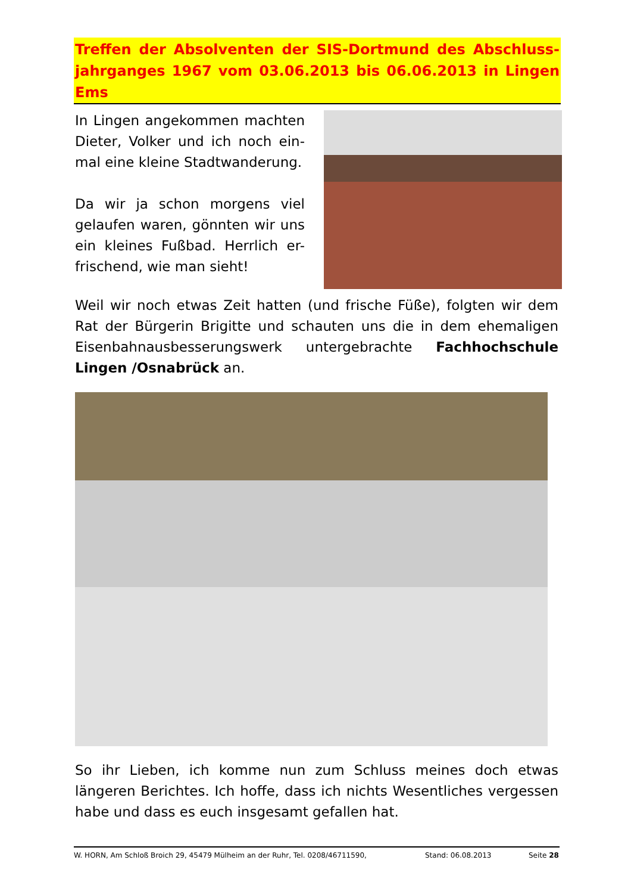Treffen der Absolventen der SIS-Dortmund des Abschluss-jahrganges 1967 vom 03.06.2013 bis 06.06.2013 in Lingen Ems
In Lingen angekommen machten Dieter, Volker und ich noch ein-mal eine kleine Stadtwanderung.
Da wir ja schon morgens viel gelaufen waren, gönnten wir uns ein kleines Fußbad. Herrlich er-frischend, wie man sieht!
Weil wir noch etwas Zeit hatten (und frische Füße), folgten wir dem Rat der Bürgerin Brigitte und schauten uns die in dem ehemaligen Eisenbahnausbesserungswerk untergebrachte Fachhochschule Lingen /Osnabrück an.
So ihr Lieben, ich komme nun zum Schluss meines doch etwas längeren Berichtes. Ich hoffe, dass ich nichts Wesentliches vergessen habe und dass es euch insgesamt gefallen hat.
W. HORN, Am Schloß Broich 29, 45479 Mülheim an der Ruhr, Tel. 0208/46711590, Stand: 06.08.2013 Seite 28